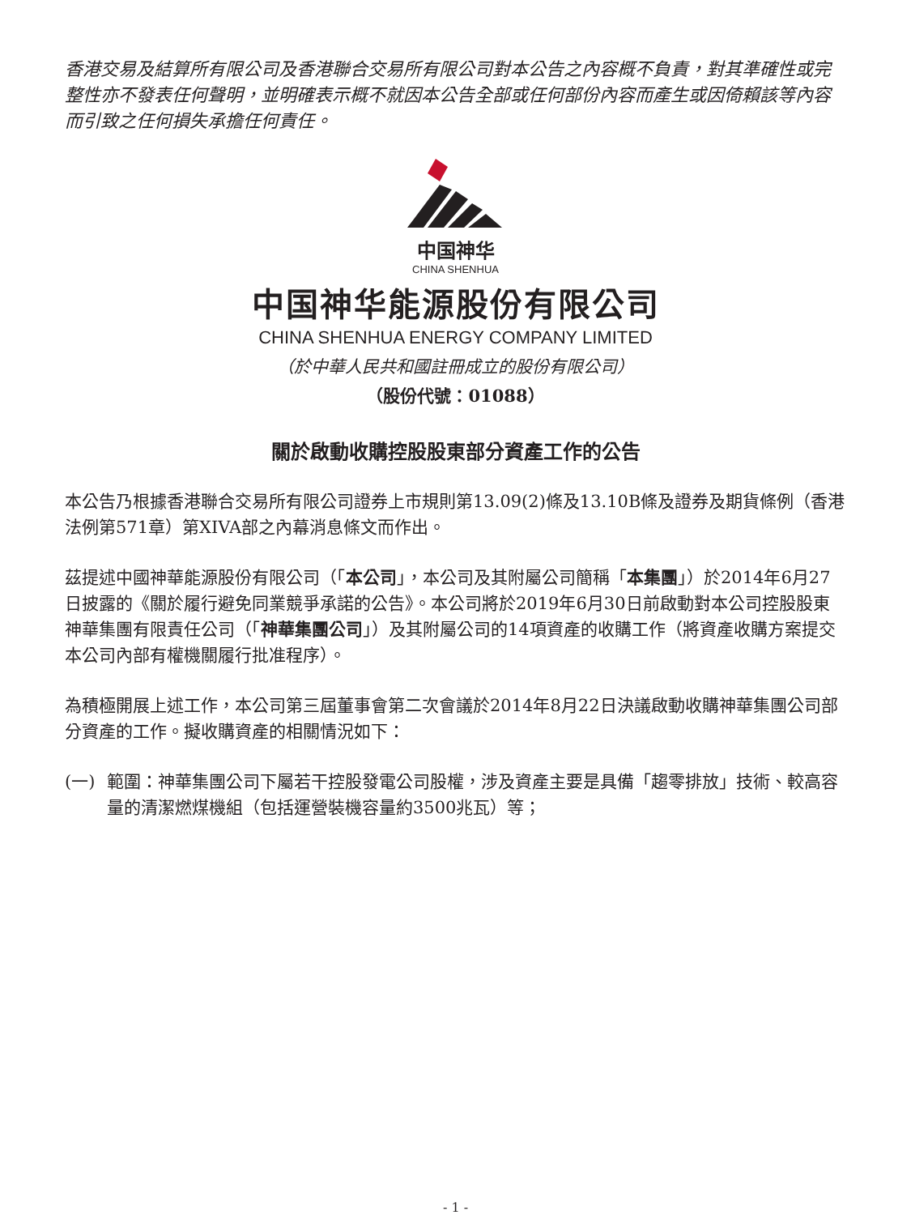香港交易及結算所有限公司及香港聯合交易所有限公司對本公告之內容概不負責，對其準確性或完整性亦不發表任何聲明，並明確表示概不就因本公告全部或任何部份內容而產生或因倚賴該等內容而引致之任何損失承擔任何責任。
中国神华
CHINA SHENHUA
中国神华能源股份有限公司
CHINA SHENHUA ENERGY COMPANY LIMITED
（於中華人民共和國註冊成立的股份有限公司）
（股份代號：01088）
關於啟動收購控股股東部分資產工作的公告
本公告乃根據香港聯合交易所有限公司證券上市規則第13.09(2)條及13.10B條及證券及期貨條例（香港法例第571章）第XIVA部之內幕消息條文而作出。
茲提述中國神華能源股份有限公司（「本公司」，本公司及其附屬公司簡稱「本集團」）於2014年6月27日披露的《關於履行避免同業競爭承諾的公告》。本公司將於2019年6月30日前啟動對本公司控股股東神華集團有限責任公司（「神華集團公司」）及其附屬公司的14項資產的收購工作（將資產收購方案提交本公司內部有權機關履行批准程序）。
為積極開展上述工作，本公司第三屆董事會第二次會議於2014年8月22日決議啟動收購神華集團公司部分資產的工作。擬收購資產的相關情況如下：
(一) 範圍：神華集團公司下屬若干控股發電公司股權，涉及資產主要是具備「趨零排放」技術、較高容量的清潔燃煤機組（包括運營裝機容量約3500兆瓦）等；
- 1 -